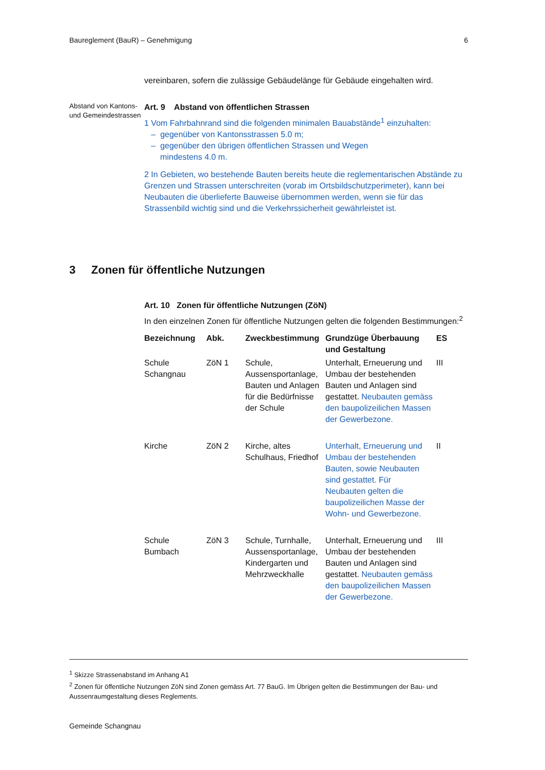Baureglement (BauR) – Genehmigung 6
vereinbaren, sofern die zulässige Gebäudelänge für Gebäude eingehalten wird.
Abstand von Kantons- und Gemeindestrassen
Art. 9 Abstand von öffentlichen Strassen
1 Vom Fahrbahnrand sind die folgenden minimalen Bauabstände<sup>1</sup> einzuhalten:
– gegenüber von Kantonsstrassen 5.0 m;
– gegenüber den übrigen öffentlichen Strassen und Wegen
mindestens 4.0 m.
2 In Gebieten, wo bestehende Bauten bereits heute die reglementarischen Abstände zu Grenzen und Strassen unterschreiten (vorab im Ortsbildschutzperimeter), kann bei Neubauten die überlieferte Bauweise übernommen werden, wenn sie für das Strassenbild wichtig sind und die Verkehrssicherheit gewährleistet ist.
3 Zonen für öffentliche Nutzungen
Art. 10 Zonen für öffentliche Nutzungen (ZöN)
In den einzelnen Zonen für öffentliche Nutzungen gelten die folgenden Bestimmungen:<sup>2</sup>
| Bezeichnung | Abk. | Zweckbestimmung | Grundzüge Überbauung und Gestaltung | ES |
| --- | --- | --- | --- | --- |
| Schule Schangnau | ZöN 1 | Schule, Aussensportanlage, Bauten und Anlagen für die Bedürfnisse der Schule | Unterhalt, Erneuerung und Umbau der bestehenden Bauten und Anlagen sind gestattet. Neubauten gemäss den baupolizeilichen Massen der Gewerbezone. | III |
| Kirche | ZöN 2 | Kirche, altes Schulhaus, Friedhof | Unterhalt, Erneuerung und Umbau der bestehenden Bauten, sowie Neubauten sind gestattet. Für Neubauten gelten die baupolizeilichen Masse der Wohn- und Gewerbezone. | II |
| Schule Bumbach | ZöN 3 | Schule, Turnhalle, Aussensportanlage, Kindergarten und Mehrzweckhalle | Unterhalt, Erneuerung und Umbau der bestehenden Bauten und Anlagen sind gestattet. Neubauten gemäss den baupolizeilichen Massen der Gewerbezone. | III |
<sup>1</sup> Skizze Strassenabstand im Anhang A1
<sup>2</sup> Zonen für öffentliche Nutzungen ZöN sind Zonen gemäss Art. 77 BauG. Im Übrigen gelten die Bestimmungen der Bau- und Aussenraumgestaltung dieses Reglements.
Gemeinde Schangnau